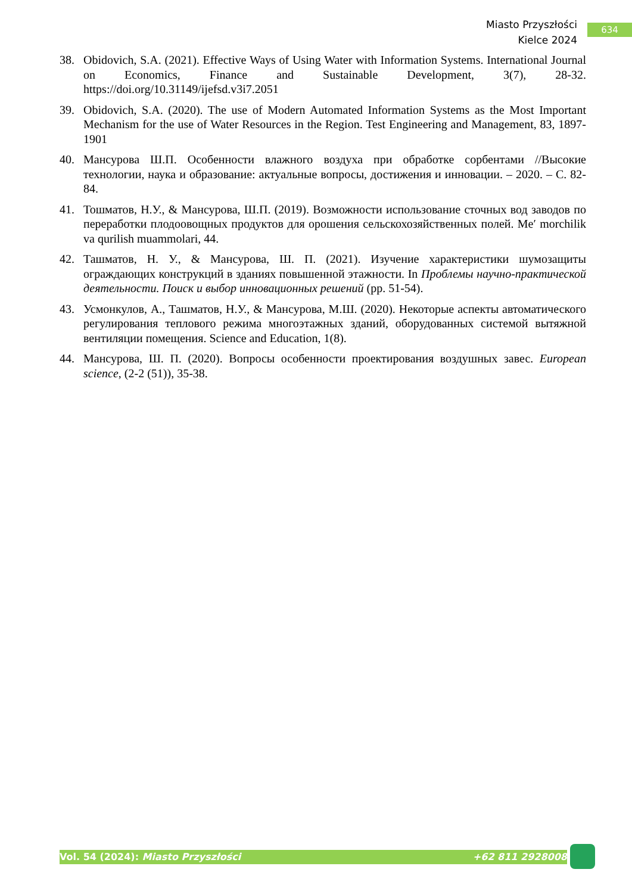Miasto Przyszłości
Kielce 2024
634
38. Obidovich, S.A. (2021). Effective Ways of Using Water with Information Systems. International Journal on Economics, Finance and Sustainable Development, 3(7), 28-32. https://doi.org/10.31149/ijefsd.v3i7.2051
39. Obidovich, S.A. (2020). The use of Modern Automated Information Systems as the Most Important Mechanism for the use of Water Resources in the Region. Test Engineering and Management, 83, 1897-1901
40. Мансурова Ш.П. Особенности влажного воздуха при обработке сорбентами //Высокие технологии, наука и образование: актуальные вопросы, достижения и инновации. – 2020. – С. 82-84.
41. Тошматов, Н.У., & Мансурова, Ш.П. (2019). Возможности использование сточных вод заводов по переработки плодоовощных продуктов для орошения сельскохозяйственных полей. Me′ morchilik va qurilish muammolari, 44.
42. Ташматов, Н. У., & Мансурова, Ш. П. (2021). Изучение характеристики шумозащиты ограждающих конструкций в зданиях повышенной этажности. In Проблемы научно-практической деятельности. Поиск и выбор инновационных решений (pp. 51-54).
43. Усмонкулов, А., Ташматов, Н.У., & Мансурова, М.Ш. (2020). Некоторые аспекты автоматического регулирования теплового режима многоэтажных зданий, оборудованных системой вытяжной вентиляции помещения. Science and Education, 1(8).
44. Мансурова, Ш. П. (2020). Вопросы особенности проектирования воздушных завес. European science, (2-2 (51)), 35-38.
Vol. 54 (2024): Miasto Przyszłości +62 811 2928008